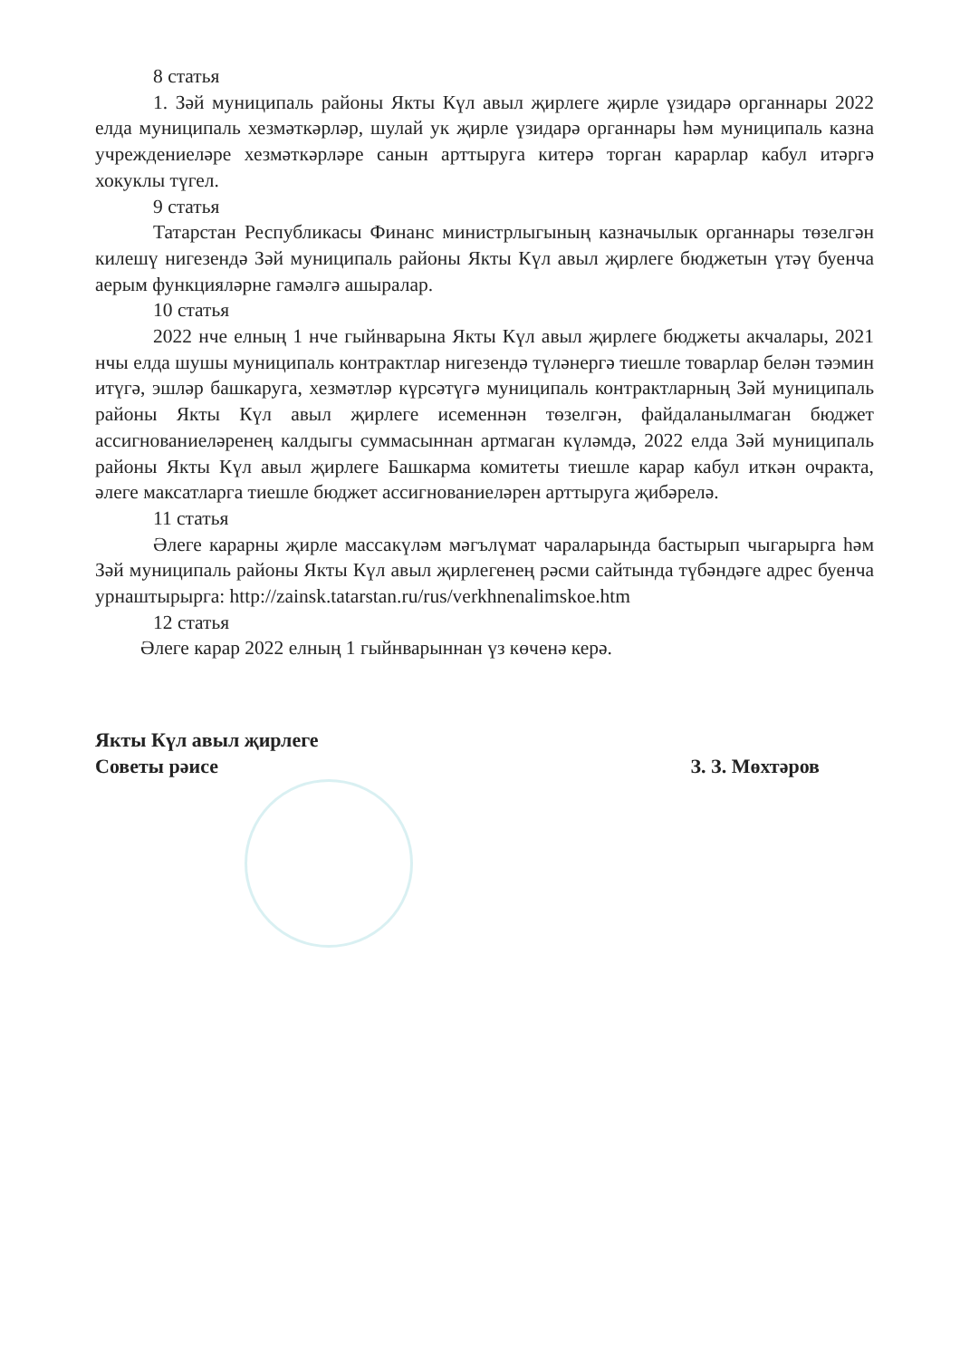8 статья
1. Зәй муниципаль районы Якты Күл авыл җирлеге җирле үзидарә органнары 2022 елда муниципаль хезмәткәрләр, шулай ук җирле үзидарә органнары һәм муниципаль казна учреждениеләре хезмәткәрләре санын арттыруга китерә торган карарлар кабул итәргә хокуклы түгел.
9 статья
Татарстан Республикасы Финанс министрлыгының казначылык органнары төзелгән килешү нигезендә Зәй муниципаль районы Якты Күл авыл җирлеге бюджетын үтәү буенча аерым функцияләрне гамәлгә ашыралар.
10 статья
2022 нче елның 1 нче гыйнварына Якты Күл авыл җирлеге бюджеты акчалары, 2021 нчы елда шушы муниципаль контрактлар нигезендә түләнергә тиешле товарлар белән тәэмин итүгә, эшләр башкаруга, хезмәтләр күрсәтүгә муниципаль контрактларның Зәй муниципаль районы Якты Күл авыл җирлеге исеменнән төзелгән, файдаланылмаган бюджет ассигнованиеләренең калдыгы суммасыннан артмаган күләмдә, 2022 елда Зәй муниципаль районы Якты Күл авыл җирлеге Башкарма комитеты тиешле карар кабул иткән очракта, әлеге максатларга тиешле бюджет ассигнованиеләрен арттыруга җибәрелә.
11 статья
Әлеге карарны җирле массакүләм мәгълүмат чараларында бастырып чыгарырга һәм Зәй муниципаль районы Якты Күл авыл җирлегенең рәсми сайтында түбәндәге адрес буенча урнаштырырга: http://zainsk.tatarstan.ru/rus/verkhnenalimskoe.htm
12 статья
Әлеге карар 2022 елның 1 гыйнварыннан үз көченә керә.
Якты Күл авыл җирлеге
Советы рәисе
З. З. Мөхтәров